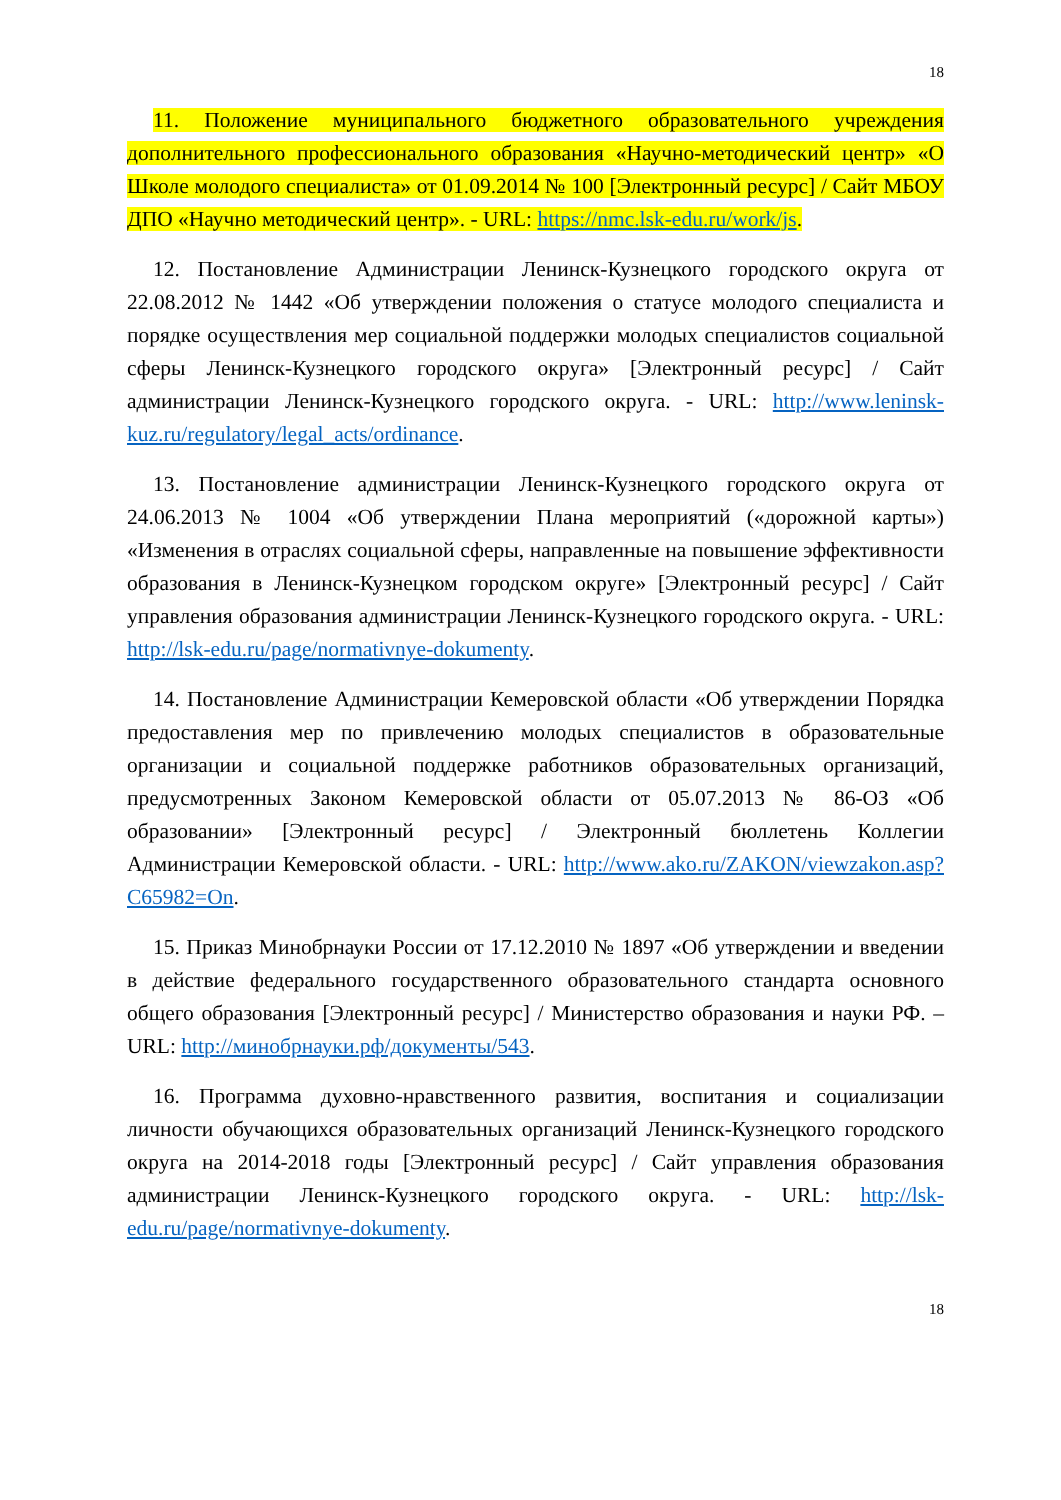18
11. Положение муниципального бюджетного образовательного учреждения дополнительного профессионального образования «Научно-методический центр» «О Школе молодого специалиста» от 01.09.2014 № 100 [Электронный ресурс] / Сайт МБОУ ДПО «Научно методический центр». - URL: https://nmc.lsk-edu.ru/work/js.
12. Постановление Администрации Ленинск-Кузнецкого городского округа от 22.08.2012 № 1442 «Об утверждении положения о статусе молодого специалиста и порядке осуществления мер социальной поддержки молодых специалистов социальной сферы Ленинск-Кузнецкого городского округа» [Электронный ресурс] / Сайт администрации Ленинск-Кузнецкого городского округа. - URL: http://www.leninsk-kuz.ru/regulatory/legal_acts/ordinance.
13. Постановление администрации Ленинск-Кузнецкого городского округа от 24.06.2013 № 1004 «Об утверждении Плана мероприятий («дорожной карты») «Изменения в отраслях социальной сферы, направленные на повышение эффективности образования в Ленинск-Кузнецком городском округе» [Электронный ресурс] / Сайт управления образования администрации Ленинск-Кузнецкого городского округа. - URL: http://lsk-edu.ru/page/normativnye-dokumenty.
14. Постановление Администрации Кемеровской области «Об утверждении Порядка предоставления мер по привлечению молодых специалистов в образовательные организации и социальной поддержке работников образовательных организаций, предусмотренных Законом Кемеровской области от 05.07.2013 № 86-ОЗ «Об образовании» [Электронный ресурс] / Электронный бюллетень Коллегии Администрации Кемеровской области. - URL: http://www.ako.ru/ZAKON/viewzakon.asp?C65982=On.
15. Приказ Минобрнауки России от 17.12.2010 № 1897 «Об утверждении и введении в действие федерального государственного образовательного стандарта основного общего образования [Электронный ресурс] / Министерство образования и науки РФ. – URL: http://минобрнауки.рф/документы/543.
16. Программа духовно-нравственного развития, воспитания и социализации личности обучающихся образовательных организаций Ленинск-Кузнецкого городского округа на 2014-2018 годы [Электронный ресурс] / Сайт управления образования администрации Ленинск-Кузнецкого городского округа. - URL: http://lsk-edu.ru/page/normativnye-dokumenty.
18